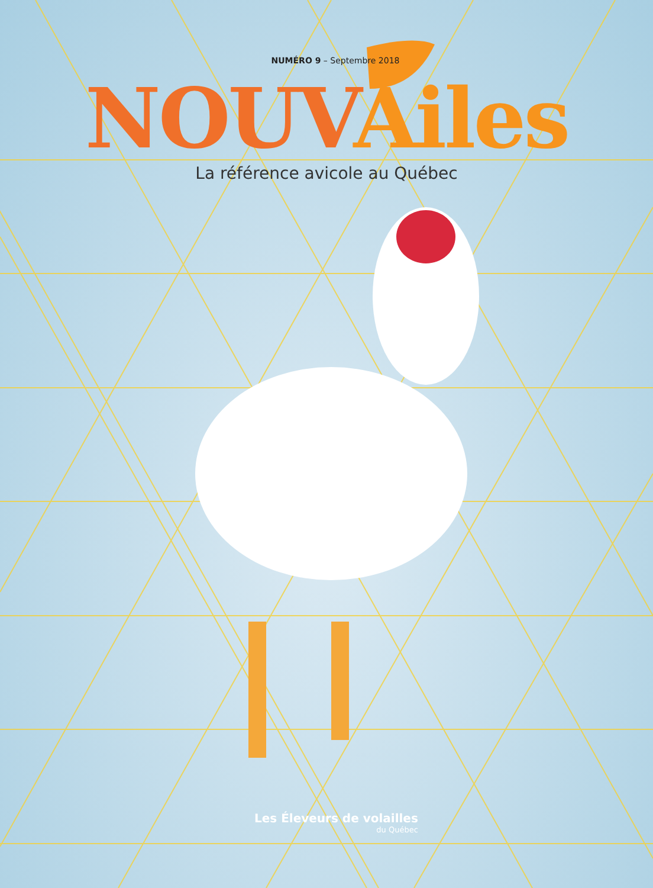NUMÉRO 9 – Septembre 2018
NOUV Ailes
La référence avicole au Québec
Les Éleveurs de volailles
du Québec